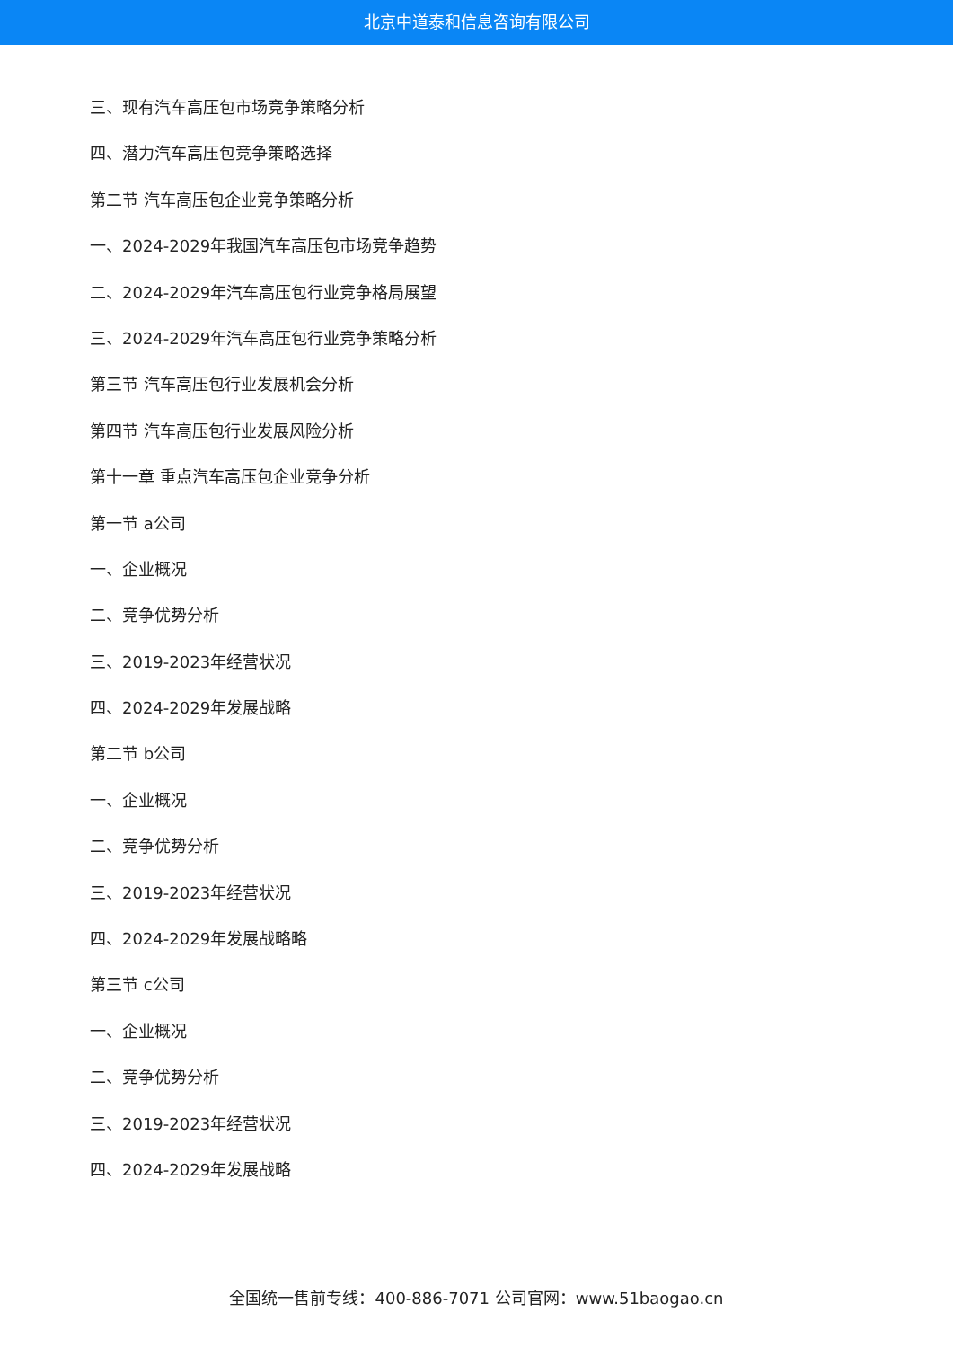北京中道泰和信息咨询有限公司
三、现有汽车高压包市场竞争策略分析
四、潜力汽车高压包竞争策略选择
第二节 汽车高压包企业竞争策略分析
一、2024-2029年我国汽车高压包市场竞争趋势
二、2024-2029年汽车高压包行业竞争格局展望
三、2024-2029年汽车高压包行业竞争策略分析
第三节 汽车高压包行业发展机会分析
第四节 汽车高压包行业发展风险分析
第十一章 重点汽车高压包企业竞争分析
第一节 a公司
一、企业概况
二、竞争优势分析
三、2019-2023年经营状况
四、2024-2029年发展战略
第二节 b公司
一、企业概况
二、竞争优势分析
三、2019-2023年经营状况
四、2024-2029年发展战略略
第三节 c公司
一、企业概况
二、竞争优势分析
三、2019-2023年经营状况
四、2024-2029年发展战略
全国统一售前专线：400-886-7071 公司官网：www.51baogao.cn